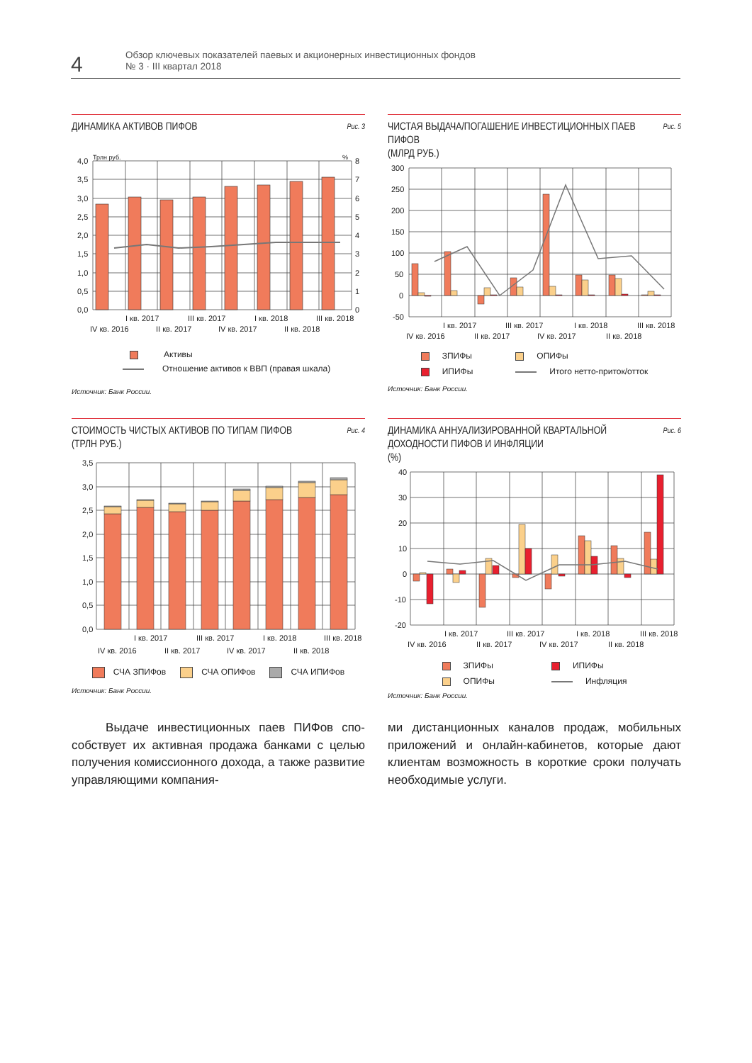4
Обзор ключевых показателей паевых и акционерных инвестиционных фондов
№ 3 · III квартал 2018
ДИНАМИКА АКТИВОВ ПИФОВ Рис. 3
Трлн руб.
%
4,0
3,5
3,0
2,5
2,0
1,5
1,0
0,5
0,0
8
7
6
5
4
3
2
1
0
I кв. 2017
III кв. 2017
I кв. 2018
III кв. 2018
IV кв. 2016
II кв. 2017
IV кв. 2017
II кв. 2018
Активы
Отношение активов к ВВП (правая шкала)
Источник: Банк России.
ЧИСТАЯ ВЫДАЧА/ПОГАШЕНИЕ ИНВЕСТИЦИОННЫХ ПАЕВ ПИФОВ
(МЛРД РУБ.) Рис. 5
300
250
200
150
100
50
0
-50
I кв. 2017
III кв. 2017
I кв. 2018
III кв. 2018
IV кв. 2016
II кв. 2017
IV кв. 2017
II кв. 2018
ЗПИФы ОПИФы ИПИФы Итого нетто-приток/отток
Источник: Банк России.
СТОИМОСТЬ ЧИСТЫХ АКТИВОВ ПО ТИПАМ ПИФОВ
(ТРЛН РУБ.) Рис. 4
3,5
3,0
2,5
2,0
1,5
1,0
0,5
0,0
I кв. 2017
III кв. 2017
I кв. 2018
III кв. 2018
IV кв. 2016
II кв. 2017
IV кв. 2017
II кв. 2018
СЧА ЗПИФов СЧА ОПИФов СЧА ИПИФов
Источник: Банк России.
ДИНАМИКА АННУАЛИЗИРОВАННОЙ КВАРТАЛЬНОЙ ДОХОДНОСТИ ПИФОВ И ИНФЛЯЦИИ
(%) Рис. 6
40
30
20
10
0
-10
-20
I кв. 2017
III кв. 2017
I кв. 2018
III кв. 2018
IV кв. 2016
II кв. 2017
IV кв. 2017
II кв. 2018
ЗПИФы ИПИФы ОПИФы Инфляция
Источник: Банк России.
Выдаче инвестиционных паев ПИФов спо­собствует их активная продажа банками с целью получения комиссионного дохода, а также развитие управляющими компания-
ми дистанционных каналов продаж, мобиль­ных приложений и онлайн-кабинетов, кото­рые дают клиентам возможность в короткие сроки получать необходимые услуги.